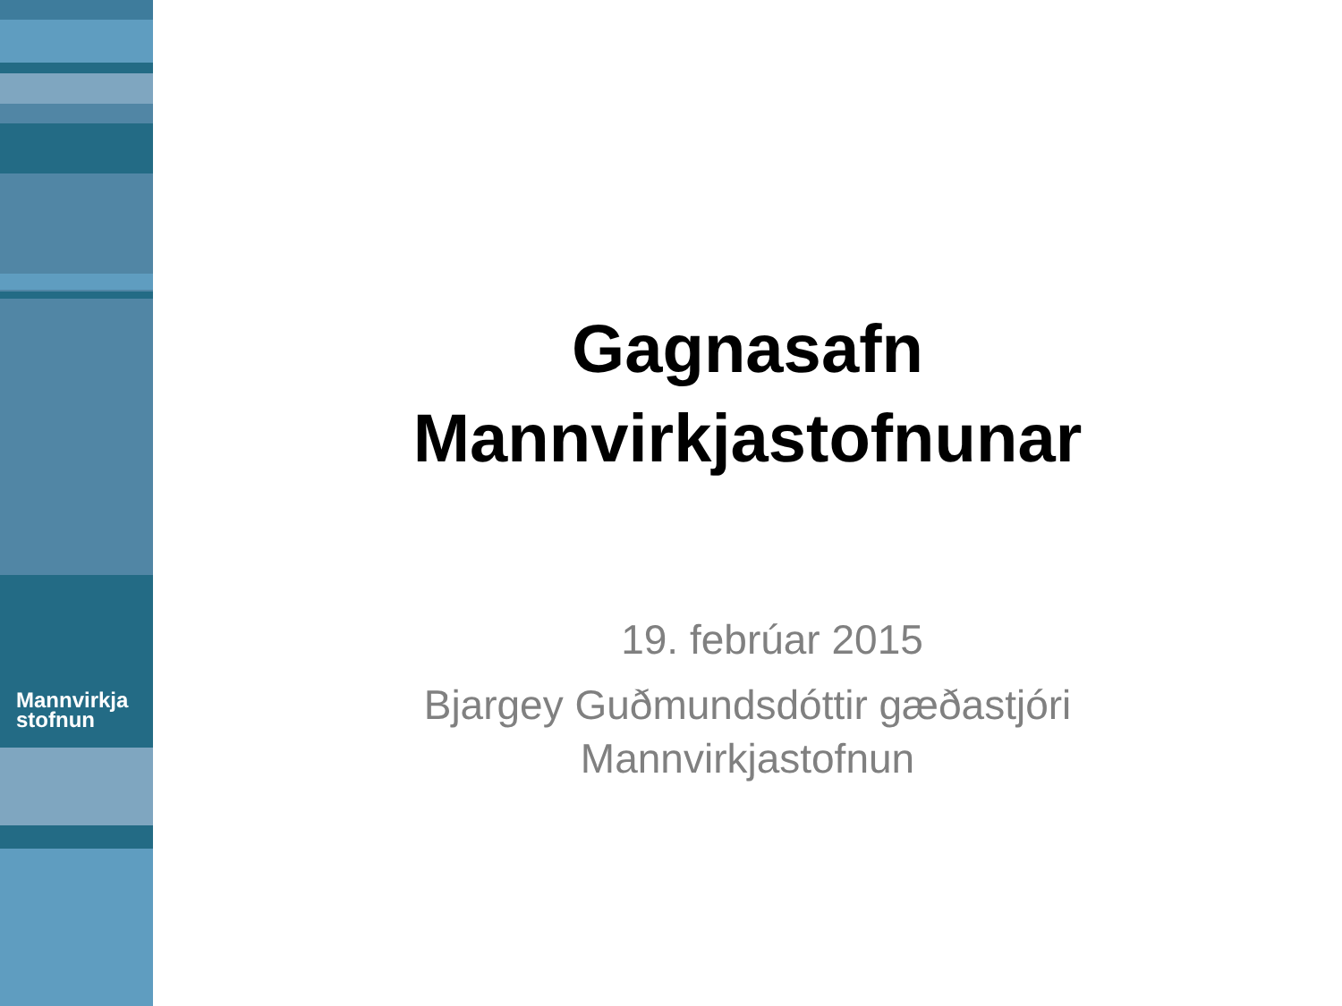Mannvirkja
stofnun
Gagnasafn
Mannvirkjastofnunar
19. febrúar 2015
Bjargey Guðmundsdóttir gæðastjóri
Mannvirkjastofnun